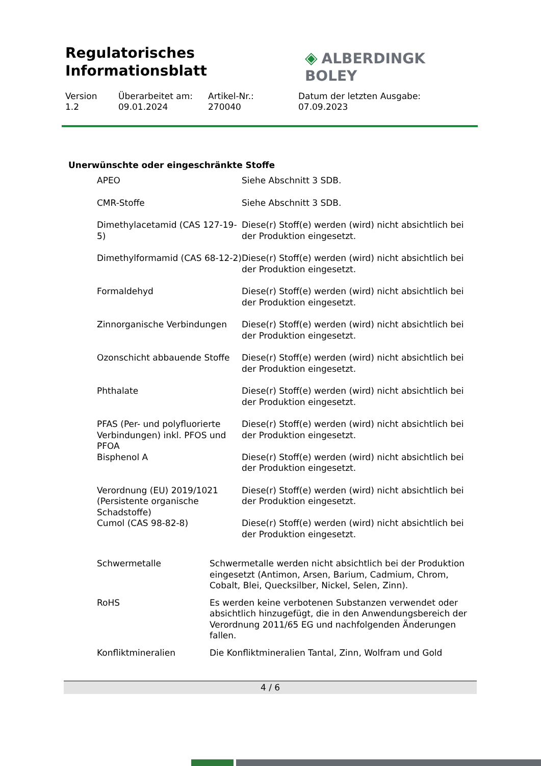Regulatorisches
Informationsblatt
◈ ALBERDINGK BOLEY
Version
1.2
Überarbeitet am:
09.01.2024
Artikel-Nr.:
270040
Datum der letzten Ausgabe:
07.09.2023
Unerwünschte oder eingeschränkte Stoffe
| APEO | Siehe Abschnitt 3 SDB. |
| CMR-Stoffe | Siehe Abschnitt 3 SDB. |
| Dimethylacetamid (CAS 127-19-5) | Diese(r) Stoff(e) werden (wird) nicht absichtlich bei der Produktion eingesetzt. |
| Dimethylformamid (CAS 68-12-2) | Diese(r) Stoff(e) werden (wird) nicht absichtlich bei der Produktion eingesetzt. |
| Formaldehyd | Diese(r) Stoff(e) werden (wird) nicht absichtlich bei der Produktion eingesetzt. |
| Zinnorganische Verbindungen | Diese(r) Stoff(e) werden (wird) nicht absichtlich bei der Produktion eingesetzt. |
| Ozonschicht abbauende Stoffe | Diese(r) Stoff(e) werden (wird) nicht absichtlich bei der Produktion eingesetzt. |
| Phthalate | Diese(r) Stoff(e) werden (wird) nicht absichtlich bei der Produktion eingesetzt. |
| PFAS (Per- und polyfluorierte Verbindungen) inkl. PFOS und PFOA | Diese(r) Stoff(e) werden (wird) nicht absichtlich bei der Produktion eingesetzt. |
| Bisphenol A | Diese(r) Stoff(e) werden (wird) nicht absichtlich bei der Produktion eingesetzt. |
| Verordnung (EU) 2019/1021 (Persistente organische Schadstoffe) | Diese(r) Stoff(e) werden (wird) nicht absichtlich bei der Produktion eingesetzt. |
| Cumol (CAS 98-82-8) | Diese(r) Stoff(e) werden (wird) nicht absichtlich bei der Produktion eingesetzt. |
| Schwermetalle | Schwermetalle werden nicht absichtlich bei der Produktion eingesetzt (Antimon, Arsen, Barium, Cadmium, Chrom, Cobalt, Blei, Quecksilber, Nickel, Selen, Zinn). |
| RoHS | Es werden keine verbotenen Substanzen verwendet oder absichtlich hinzugefügt, die in den Anwendungsbereich der Verordnung 2011/65 EG und nachfolgenden Änderungen fallen. |
| Konfliktmineralien | Die Konfliktmineralien Tantal, Zinn, Wolfram und Gold |
4 / 6